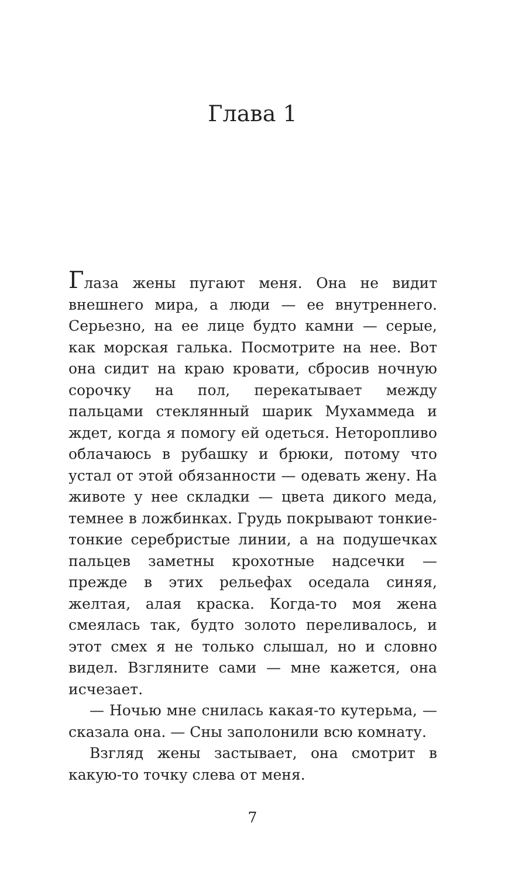Глава 1
Глаза жены пугают меня. Она не видит внешнего мира, а люди — ее внутреннего. Серьезно, на ее лице будто камни — серые, как морская галька. Посмотрите на нее. Вот она сидит на краю кровати, сбросив ночную сорочку на пол, перекатывает между пальцами стеклянный шарик Мухаммеда и ждет, когда я помогу ей одеться. Неторопливо облачаюсь в рубашку и брюки, потому что устал от этой обязанности — одевать жену. На животе у нее складки — цвета дикого меда, темнее в ложбинках. Грудь покрывают тонкие-тонкие серебристые линии, а на подушечках пальцев заметны крохотные надсечки — прежде в этих рельефах оседала синяя, желтая, алая краска. Когда-то моя жена смеялась так, будто золото переливалось, и этот смех я не только слышал, но и словно видел. Взгляните сами — мне кажется, она исчезает.
— Ночью мне снилась какая-то кутерьма, — сказала она. — Сны заполонили всю комнату.
Взгляд жены застывает, она смотрит в какую-то точку слева от меня.
7